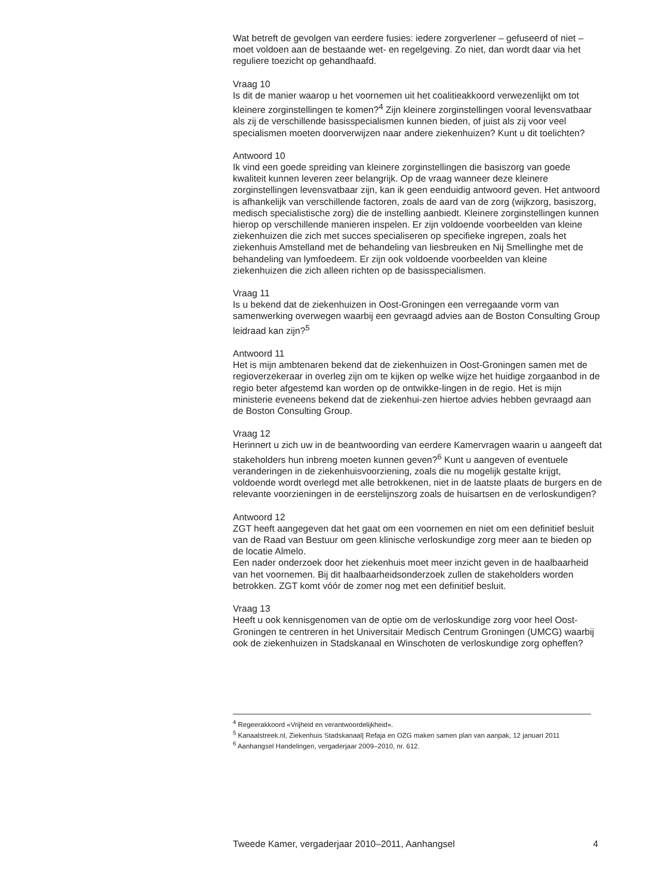Wat betreft de gevolgen van eerdere fusies: iedere zorgverlener – gefuseerd of niet – moet voldoen aan de bestaande wet- en regelgeving. Zo niet, dan wordt daar via het reguliere toezicht op gehandhaafd.
Vraag 10
Is dit de manier waarop u het voornemen uit het coalitieakkoord verwezenlijkt om tot kleinere zorginstellingen te komen?<sup>4</sup> Zijn kleinere zorginstellingen vooral levensvatbaar als zij de verschillende basisspecialismen kunnen bieden, of juist als zij voor veel specialismen moeten doorverwijzen naar andere ziekenhuizen? Kunt u dit toelichten?
Antwoord 10
Ik vind een goede spreiding van kleinere zorginstellingen die basiszorg van goede kwaliteit kunnen leveren zeer belangrijk. Op de vraag wanneer deze kleinere zorginstellingen levensvatbaar zijn, kan ik geen eenduidig antwoord geven. Het antwoord is afhankelijk van verschillende factoren, zoals de aard van de zorg (wijkzorg, basiszorg, medisch specialistische zorg) die de instelling aanbiedt. Kleinere zorginstellingen kunnen hierop op verschillende manieren inspelen. Er zijn voldoende voorbeelden van kleine ziekenhuizen die zich met succes specialiseren op specifieke ingrepen, zoals het ziekenhuis Amstelland met de behandeling van liesbreuken en Nij Smellinghe met de behandeling van lymfoedeem. Er zijn ook voldoende voorbeelden van kleine ziekenhuizen die zich alleen richten op de basisspecialismen.
Vraag 11
Is u bekend dat de ziekenhuizen in Oost-Groningen een verregaande vorm van samenwerking overwegen waarbij een gevraagd advies aan de Boston Consulting Group leidraad kan zijn?<sup>5</sup>
Antwoord 11
Het is mijn ambtenaren bekend dat de ziekenhuizen in Oost-Groningen samen met de regioverzekeraar in overleg zijn om te kijken op welke wijze het huidige zorgaanbod in de regio beter afgestemd kan worden op de ontwikke-lingen in de regio. Het is mijn ministerie eveneens bekend dat de ziekenhui-zen hiertoe advies hebben gevraagd aan de Boston Consulting Group.
Vraag 12
Herinnert u zich uw in de beantwoording van eerdere Kamervragen waarin u aangeeft dat stakeholders hun inbreng moeten kunnen geven?<sup>6</sup> Kunt u aangeven of eventuele veranderingen in de ziekenhuisvoorziening, zoals die nu mogelijk gestalte krijgt, voldoende wordt overlegd met alle betrokkenen, niet in de laatste plaats de burgers en de relevante voorzieningen in de eerstelijnszorg zoals de huisartsen en de verloskundigen?
Antwoord 12
ZGT heeft aangegeven dat het gaat om een voornemen en niet om een definitief besluit van de Raad van Bestuur om geen klinische verloskundige zorg meer aan te bieden op de locatie Almelo.
Een nader onderzoek door het ziekenhuis moet meer inzicht geven in de haalbaarheid van het voornemen. Bij dit haalbaarheidsonderzoek zullen de stakeholders worden betrokken. ZGT komt vóór de zomer nog met een definitief besluit.
Vraag 13
Heeft u ook kennisgenomen van de optie om de verloskundige zorg voor heel Oost-Groningen te centreren in het Universitair Medisch Centrum Groningen (UMCG) waarbij ook de ziekenhuizen in Stadskanaal en Winschoten de verloskundige zorg opheffen?
<sup>4</sup> Regeerakkoord «Vrijheid en verantwoordelijkheid».
<sup>5</sup> Kanaalstreek.nl, Ziekenhuis Stadskanaal| Refaja en OZG maken samen plan van aanpak, 12 januari 2011
<sup>6</sup> Aanhangsel Handelingen, vergaderjaar 2009–2010, nr. 612.
Tweede Kamer, vergaderjaar 2010–2011, Aanhangsel 4